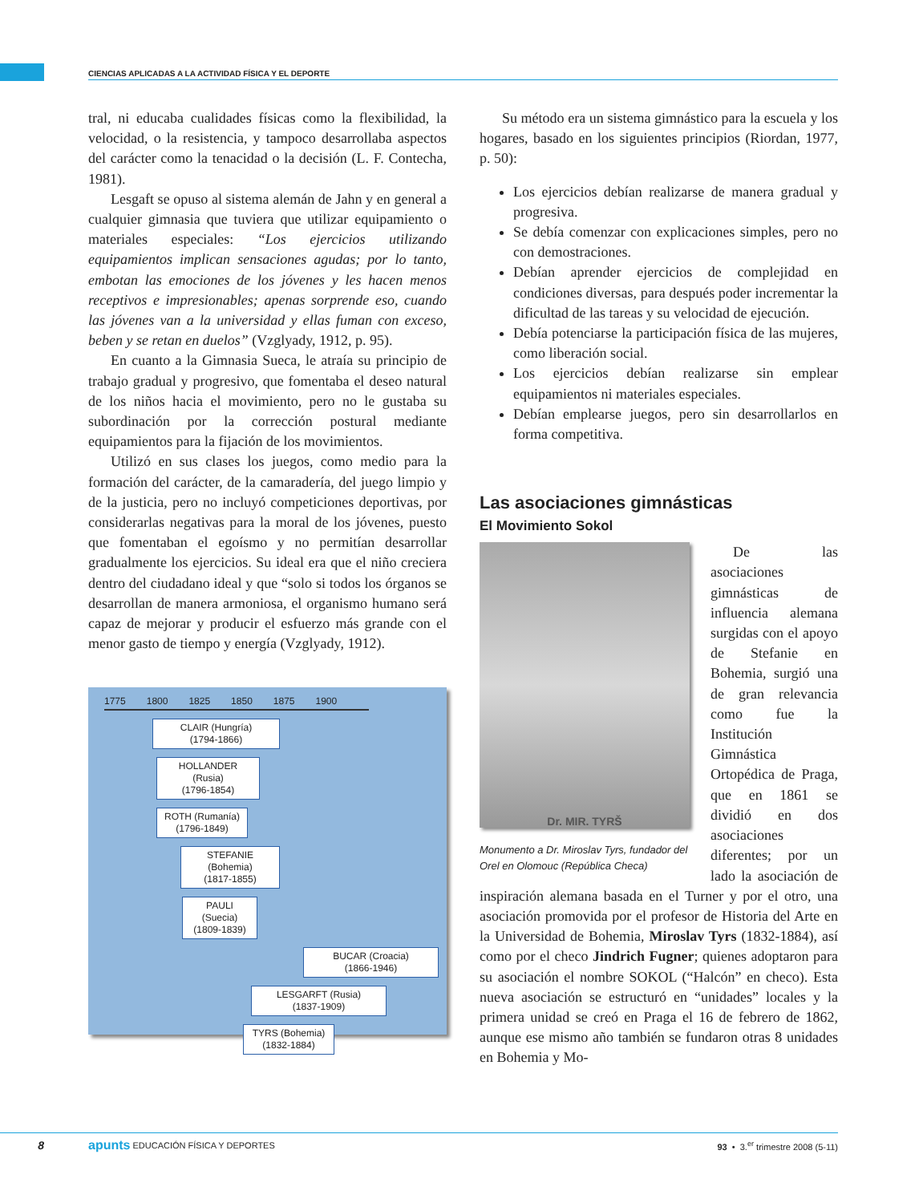CIENCIAS APLICADAS A LA ACTIVIDAD FÍSICA Y EL DEPORTE
tral, ni educaba cualidades físicas como la flexibilidad, la velocidad, o la resistencia, y tampoco desarrollaba aspectos del carácter como la tenacidad o la decisión (L. F. Contecha, 1981).
Lesgaft se opuso al sistema alemán de Jahn y en general a cualquier gimnasia que tuviera que utilizar equipamiento o materiales especiales: “Los ejercicios utilizando equipamientos implican sensaciones agudas; por lo tanto, embotan las emociones de los jóvenes y les hacen menos receptivos e impresionables; apenas sorprende eso, cuando las jóvenes van a la universidad y ellas fuman con exceso, beben y se retan en duelos” (Vzglyady, 1912, p. 95).
En cuanto a la Gimnasia Sueca, le atraía su principio de trabajo gradual y progresivo, que fomentaba el deseo natural de los niños hacia el movimiento, pero no le gustaba su subordinación por la corrección postural mediante equipamientos para la fijación de los movimientos.
Utilizó en sus clases los juegos, como medio para la formación del carácter, de la camaradería, del juego limpio y de la justicia, pero no incluyó competiciones deportivas, por considerarlas negativas para la moral de los jóvenes, puesto que fomentaban el egoísmo y no permitían desarrollar gradualmente los ejercicios. Su ideal era que el niño creciera dentro del ciudadano ideal y que “solo si todos los órganos se desarrollan de manera armoniosa, el organismo humano será capaz de mejorar y producir el esfuerzo más grande con el menor gasto de tiempo y energía (Vzglyady, 1912).
1775 1800 1825 1850 1875 1900
CLAIR (Hungría)
(1794-1866)
HOLLANDER (Rusia)
(1796-1854)
ROTH (Rumanía)
(1796-1849)
STEFANIE (Bohemia)
(1817-1855)
PAULI (Suecia)
(1809-1839)
BUCAR (Croacia)
(1866-1946)
LESGARFT (Rusia)
(1837-1909)
TYRS (Bohemia)
(1832-1884)
Su método era un sistema gimnástico para la escuela y los hogares, basado en los siguientes principios (Riordan, 1977, p. 50):
Los ejercicios debían realizarse de manera gradual y progresiva.
Se debía comenzar con explicaciones simples, pero no con demostraciones.
Debían aprender ejercicios de complejidad en condiciones diversas, para después poder incrementar la dificultad de las tareas y su velocidad de ejecución.
Debía potenciarse la participación física de las mujeres, como liberación social.
Los ejercicios debían realizarse sin emplear equipamientos ni materiales especiales.
Debían emplearse juegos, pero sin desarrollarlos en forma competitiva.
Las asociaciones gimnásticas
El Movimiento Sokol
Dr. MIR. TYRŠ
Monumento a Dr. Miroslav Tyrs, fundador del Orel en Olomouc (República Checa)
De las asociaciones gimnásticas de influencia alemana surgidas con el apoyo de Stefanie en Bohemia, surgió una de gran relevancia como fue la Institución Gimnástica Ortopédica de Praga, que en 1861 se dividió en dos asociaciones diferentes; por un lado la asociación de inspiración alemana basada en el Turner y por el otro, una asociación promovida por el profesor de Historia del Arte en la Universidad de Bohemia, Miroslav Tyrs (1832-1884), así como por el checo Jindrich Fugner; quienes adoptaron para su asociación el nombre SOKOL (“Halcón” en checo). Esta nueva asociación se estructuró en “unidades” locales y la primera unidad se creó en Praga el 16 de febrero de 1862, aunque ese mismo año también se fundaron otras 8 unidades en Bohemia y Mo-
8 apunts EDUCACIÓN FÍSICA Y DEPORTES 93 • 3.<sup>er</sup> trimestre 2008 (5-11)